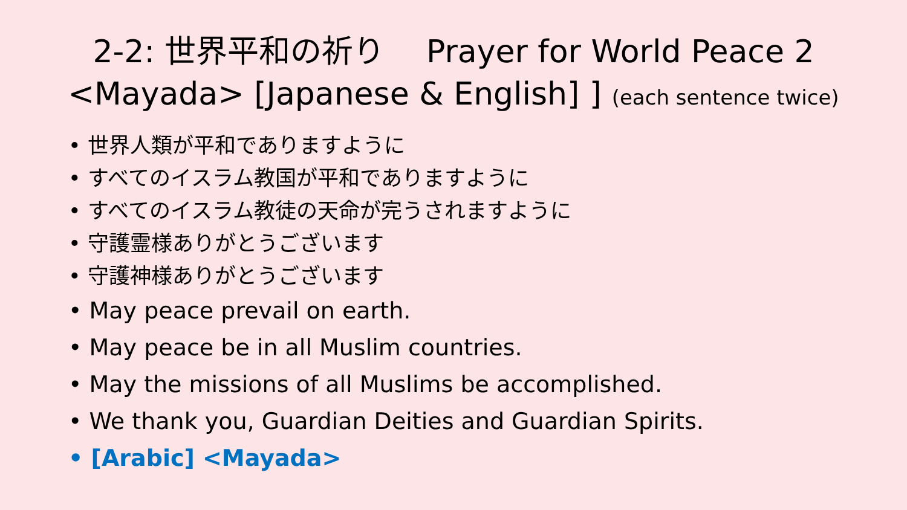2-2: 世界平和の祈り　 Prayer for World Peace 2
<Mayada> [Japanese & English] ] (each sentence twice)
• 世界人類が平和でありますように
• すべてのイスラム教国が平和でありますように
• すべてのイスラム教徒の天命が完うされますように
• 守護霊様ありがとうございます
• 守護神様ありがとうございます
• May peace prevail on earth.
• May peace be in all Muslim countries.
• May the missions of all Muslims be accomplished.
• We thank you, Guardian Deities and Guardian Spirits.
• [Arabic] <Mayada>